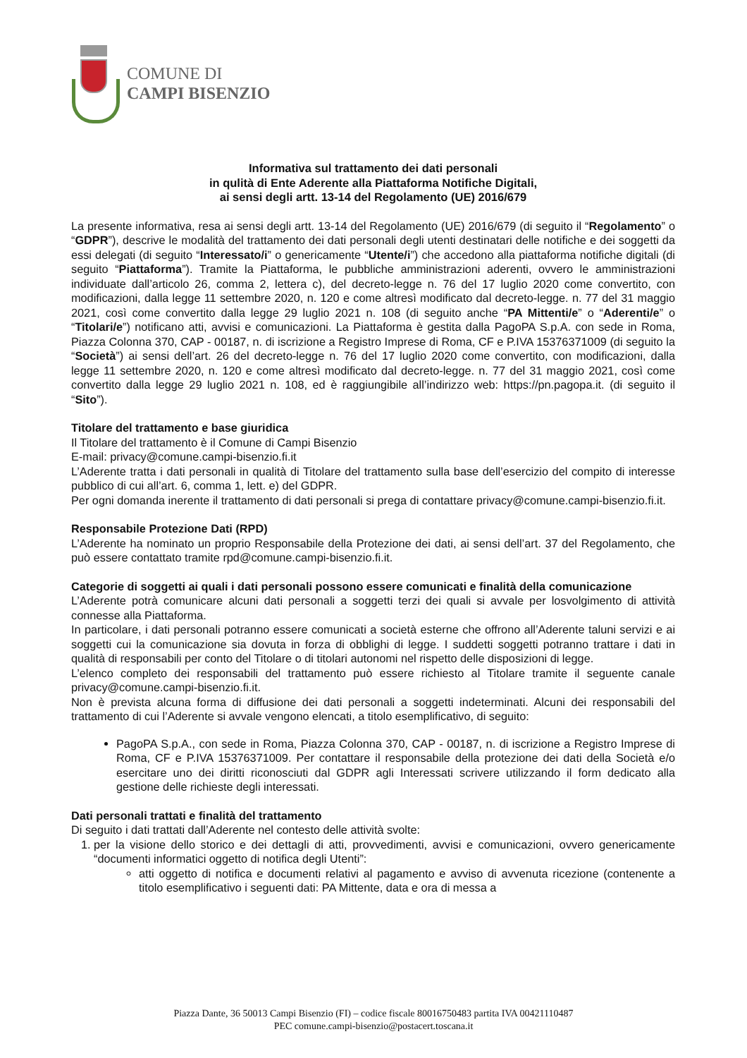COMUNE DI
CAMPI BISENZIO
Informativa sul trattamento dei dati personali
in qulità di Ente Aderente alla Piattaforma Notifiche Digitali,
ai sensi degli artt. 13-14 del Regolamento (UE) 2016/679
La presente informativa, resa ai sensi degli artt. 13-14 del Regolamento (UE) 2016/679 (di seguito il “Regolamento” o “GDPR”), descrive le modalità del trattamento dei dati personali degli utenti destinatari delle notifiche e dei soggetti da essi delegati (di seguito “Interessato/i” o genericamente “Utente/i”) che accedono alla piattaforma notifiche digitali (di seguito “Piattaforma”). Tramite la Piattaforma, le pubbliche amministrazioni aderenti, ovvero le amministrazioni individuate dall’articolo 26, comma 2, lettera c), del decreto-legge n. 76 del 17 luglio 2020 come convertito, con modificazioni, dalla legge 11 settembre 2020, n. 120 e come altresì modificato dal decreto-legge. n. 77 del 31 maggio 2021, così come convertito dalla legge 29 luglio 2021 n. 108 (di seguito anche “PA Mittenti/e” o “Aderenti/e” o “Titolari/e”) notificano atti, avvisi e comunicazioni. La Piattaforma è gestita dalla PagoPA S.p.A. con sede in Roma, Piazza Colonna 370, CAP - 00187, n. di iscrizione a Registro Imprese di Roma, CF e P.IVA 15376371009 (di seguito la “Società”) ai sensi dell’art. 26 del decreto-legge n. 76 del 17 luglio 2020 come convertito, con modificazioni, dalla legge 11 settembre 2020, n. 120 e come altresì modificato dal decreto-legge. n. 77 del 31 maggio 2021, così come convertito dalla legge 29 luglio 2021 n. 108, ed è raggiungibile all’indirizzo web: https://pn.pagopa.it. (di seguito il “Sito”).
Titolare del trattamento e base giuridica
Il Titolare del trattamento è il Comune di Campi Bisenzio
E-mail: privacy@comune.campi-bisenzio.fi.it
L’Aderente tratta i dati personali in qualità di Titolare del trattamento sulla base dell’esercizio del compito di interesse pubblico di cui all’art. 6, comma 1, lett. e) del GDPR.
Per ogni domanda inerente il trattamento di dati personali si prega di contattare privacy@comune.campi-bisenzio.fi.it.
Responsabile Protezione Dati (RPD)
L’Aderente ha nominato un proprio Responsabile della Protezione dei dati, ai sensi dell’art. 37 del Regolamento, che può essere contattato tramite rpd@comune.campi-bisenzio.fi.it.
Categorie di soggetti ai quali i dati personali possono essere comunicati e finalità della comunicazione
L’Aderente potrà comunicare alcuni dati personali a soggetti terzi dei quali si avvale per losvolgimento di attività connesse alla Piattaforma.
In particolare, i dati personali potranno essere comunicati a società esterne che offrono all’Aderente taluni servizi e ai soggetti cui la comunicazione sia dovuta in forza di obblighi di legge. I suddetti soggetti potranno trattare i dati in qualità di responsabili per conto del Titolare o di titolari autonomi nel rispetto delle disposizioni di legge.
L’elenco completo dei responsabili del trattamento può essere richiesto al Titolare tramite il seguente canale privacy@comune.campi-bisenzio.fi.it.
Non è prevista alcuna forma di diffusione dei dati personali a soggetti indeterminati. Alcuni dei responsabili del trattamento di cui l’Aderente si avvale vengono elencati, a titolo esemplificativo, di seguito:
PagoPA S.p.A., con sede in Roma, Piazza Colonna 370, CAP - 00187, n. di iscrizione a Registro Imprese di Roma, CF e P.IVA 15376371009. Per contattare il responsabile della protezione dei dati della Società e/o esercitare uno dei diritti riconosciuti dal GDPR agli Interessati scrivere utilizzando il form dedicato alla gestione delle richieste degli interessati.
Dati personali trattati e finalità del trattamento
Di seguito i dati trattati dall’Aderente nel contesto delle attività svolte:
1. per la visione dello storico e dei dettagli di atti, provvedimenti, avvisi e comunicazioni, ovvero genericamente “documenti informatici oggetto di notifica degli Utenti”:
atti oggetto di notifica e documenti relativi al pagamento e avviso di avvenuta ricezione (contenente a titolo esemplificativo i seguenti dati: PA Mittente, data e ora di messa a
Piazza Dante, 36 50013 Campi Bisenzio (FI) – codice fiscale 80016750483 partita IVA 00421110487
PEC comune.campi-bisenzio@postacert.toscana.it